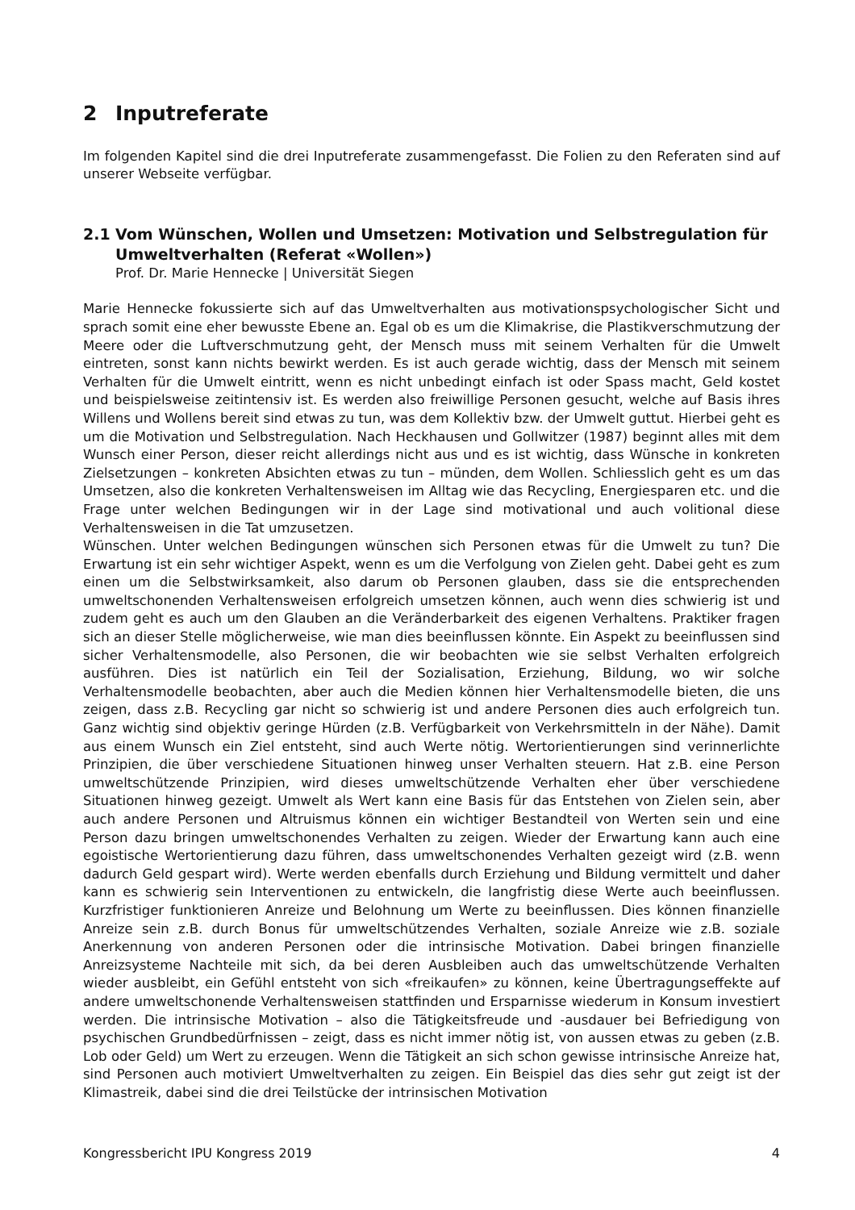2 Inputreferate
Im folgenden Kapitel sind die drei Inputreferate zusammengefasst. Die Folien zu den Referaten sind auf unserer Webseite verfügbar.
2.1 Vom Wünschen, Wollen und Umsetzen: Motivation und Selbstregulation für Umweltverhalten (Referat «Wollen»)
Prof. Dr. Marie Hennecke | Universität Siegen
Marie Hennecke fokussierte sich auf das Umweltverhalten aus motivationspsychologischer Sicht und sprach somit eine eher bewusste Ebene an. Egal ob es um die Klimakrise, die Plastikverschmutzung der Meere oder die Luftverschmutzung geht, der Mensch muss mit seinem Verhalten für die Umwelt eintreten, sonst kann nichts bewirkt werden. Es ist auch gerade wichtig, dass der Mensch mit seinem Verhalten für die Umwelt eintritt, wenn es nicht unbedingt einfach ist oder Spass macht, Geld kostet und beispielsweise zeitintensiv ist. Es werden also freiwillige Personen gesucht, welche auf Basis ihres Willens und Wollens bereit sind etwas zu tun, was dem Kollektiv bzw. der Umwelt guttut. Hierbei geht es um die Motivation und Selbstregulation. Nach Heckhausen und Gollwitzer (1987) beginnt alles mit dem Wunsch einer Person, dieser reicht allerdings nicht aus und es ist wichtig, dass Wünsche in konkreten Zielsetzungen – konkreten Absichten etwas zu tun – münden, dem Wollen. Schliesslich geht es um das Umsetzen, also die konkreten Verhaltensweisen im Alltag wie das Recycling, Energiesparen etc. und die Frage unter welchen Bedingungen wir in der Lage sind motivational und auch volitional diese Verhaltensweisen in die Tat umzusetzen.
Wünschen. Unter welchen Bedingungen wünschen sich Personen etwas für die Umwelt zu tun? Die Erwartung ist ein sehr wichtiger Aspekt, wenn es um die Verfolgung von Zielen geht. Dabei geht es zum einen um die Selbstwirksamkeit, also darum ob Personen glauben, dass sie die entsprechenden umweltschonenden Verhaltensweisen erfolgreich umsetzen können, auch wenn dies schwierig ist und zudem geht es auch um den Glauben an die Veränderbarkeit des eigenen Verhaltens. Praktiker fragen sich an dieser Stelle möglicherweise, wie man dies beeinflussen könnte. Ein Aspekt zu beeinflussen sind sicher Verhaltensmodelle, also Personen, die wir beobachten wie sie selbst Verhalten erfolgreich ausführen. Dies ist natürlich ein Teil der Sozialisation, Erziehung, Bildung, wo wir solche Verhaltensmodelle beobachten, aber auch die Medien können hier Verhaltensmodelle bieten, die uns zeigen, dass z.B. Recycling gar nicht so schwierig ist und andere Personen dies auch erfolgreich tun. Ganz wichtig sind objektiv geringe Hürden (z.B. Verfügbarkeit von Verkehrsmitteln in der Nähe). Damit aus einem Wunsch ein Ziel entsteht, sind auch Werte nötig. Wertorientierungen sind verinnerlichte Prinzipien, die über verschiedene Situationen hinweg unser Verhalten steuern. Hat z.B. eine Person umweltschützende Prinzipien, wird dieses umweltschützende Verhalten eher über verschiedene Situationen hinweg gezeigt. Umwelt als Wert kann eine Basis für das Entstehen von Zielen sein, aber auch andere Personen und Altruismus können ein wichtiger Bestandteil von Werten sein und eine Person dazu bringen umweltschonendes Verhalten zu zeigen. Wieder der Erwartung kann auch eine egoistische Wertorientierung dazu führen, dass umweltschonendes Verhalten gezeigt wird (z.B. wenn dadurch Geld gespart wird). Werte werden ebenfalls durch Erziehung und Bildung vermittelt und daher kann es schwierig sein Interventionen zu entwickeln, die langfristig diese Werte auch beeinflussen. Kurzfristiger funktionieren Anreize und Belohnung um Werte zu beeinflussen. Dies können finanzielle Anreize sein z.B. durch Bonus für umweltschützendes Verhalten, soziale Anreize wie z.B. soziale Anerkennung von anderen Personen oder die intrinsische Motivation. Dabei bringen finanzielle Anreizsysteme Nachteile mit sich, da bei deren Ausbleiben auch das umweltschützende Verhalten wieder ausbleibt, ein Gefühl entsteht von sich «freikaufen» zu können, keine Übertragungseffekte auf andere umweltschonende Verhaltensweisen stattfinden und Ersparnisse wiederum in Konsum investiert werden. Die intrinsische Motivation – also die Tätigkeitsfreude und -ausdauer bei Befriedigung von psychischen Grundbedürfnissen – zeigt, dass es nicht immer nötig ist, von aussen etwas zu geben (z.B. Lob oder Geld) um Wert zu erzeugen. Wenn die Tätigkeit an sich schon gewisse intrinsische Anreize hat, sind Personen auch motiviert Umweltverhalten zu zeigen. Ein Beispiel das dies sehr gut zeigt ist der Klimastreik, dabei sind die drei Teilstücke der intrinsischen Motivation
Kongressbericht IPU Kongress 2019 4